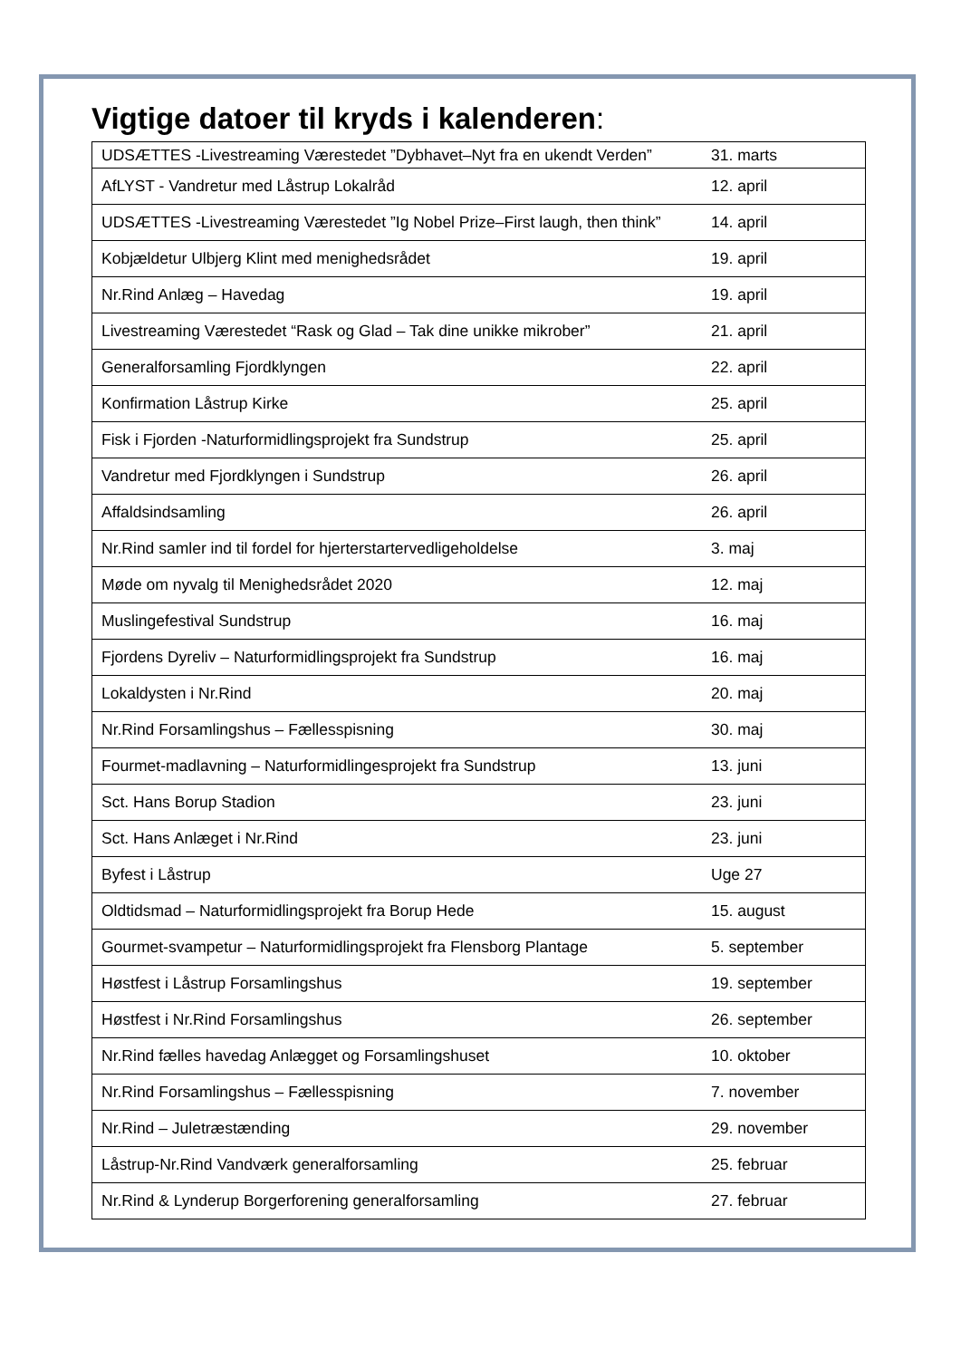Vigtige datoer til kryds i kalenderen:
| UDSÆTTES -Livestreaming Værestedet ”Dybhavet–Nyt fra en ukendt Verden” | 31. marts |
| AfLYST - Vandretur med Låstrup Lokalråd | 12. april |
| UDSÆTTES -Livestreaming Værestedet ”Ig Nobel Prize–First laugh, then think” | 14. april |
| Kobjældetur Ulbjerg Klint med menighedsrådet | 19. april |
| Nr.Rind Anlæg – Havedag | 19. april |
| Livestreaming Værestedet “Rask og Glad – Tak dine unikke mikrober” | 21. april |
| Generalforsamling Fjordklyngen | 22. april |
| Konfirmation Låstrup Kirke | 25. april |
| Fisk i Fjorden -Naturformidlingsprojekt fra Sundstrup | 25. april |
| Vandretur med Fjordklyngen i Sundstrup | 26. april |
| Affaldsindsamling | 26. april |
| Nr.Rind samler ind til fordel for hjerterstartervedligeholdelse | 3. maj |
| Møde om nyvalg til Menighedsrådet 2020 | 12. maj |
| Muslingefestival Sundstrup | 16. maj |
| Fjordens Dyreliv – Naturformidlingsprojekt fra Sundstrup | 16. maj |
| Lokaldysten i Nr.Rind | 20. maj |
| Nr.Rind Forsamlingshus – Fællesspisning | 30. maj |
| Fourmet-madlavning – Naturformidlingesprojekt fra Sundstrup | 13. juni |
| Sct. Hans Borup Stadion | 23. juni |
| Sct. Hans Anlæget i Nr.Rind | 23. juni |
| Byfest i Låstrup | Uge 27 |
| Oldtidsmad – Naturformidlingsprojekt fra Borup Hede | 15. august |
| Gourmet-svampetur – Naturformidlingsprojekt fra Flensborg Plantage | 5. september |
| Høstfest i Låstrup Forsamlingshus | 19. september |
| Høstfest i Nr.Rind Forsamlingshus | 26. september |
| Nr.Rind fælles havedag Anlægget og Forsamlingshuset | 10. oktober |
| Nr.Rind Forsamlingshus – Fællesspisning | 7. november |
| Nr.Rind – Juletræstænding | 29. november |
| Låstrup-Nr.Rind Vandværk generalforsamling | 25. februar |
| Nr.Rind & Lynderup Borgerforening generalforsamling | 27. februar |